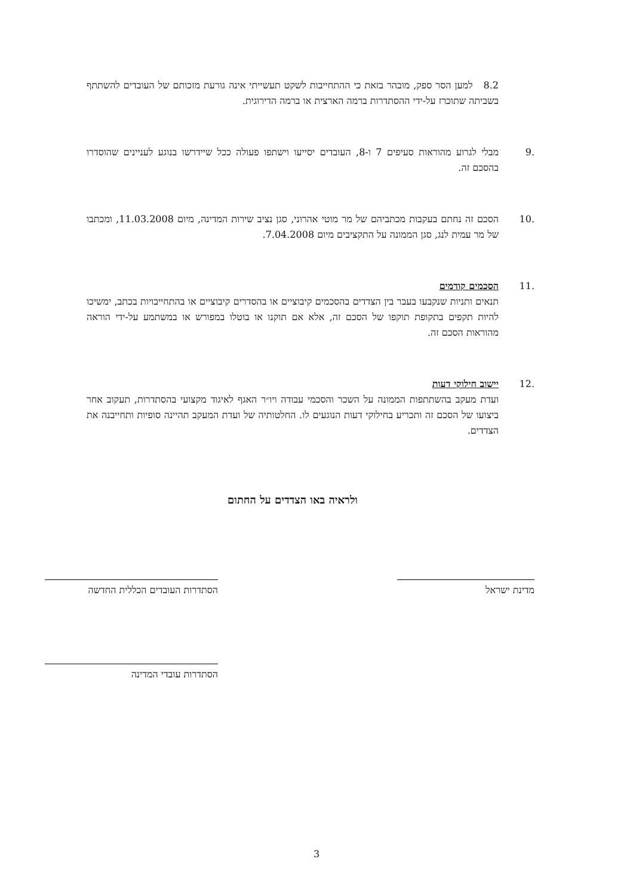8.2 למען הסר ספק, מובהר בזאת כי ההתחייבות לשקט תעשייתי אינה גורעת מזכותם של העובדים להשתתף בשביתה שתוכרז על-ידי ההסתדרות ברמה הארצית או ברמה הדירוגית.
.9 מבלי לגרוע מהוראות סעיפים 7 ו-8, העובדים יסייעו וישתפו פעולה ככל שיידרשו בנוגע לעניינים שהוסדרו בהסכם זה.
.10 הסכם זה נחתם בעקבות מכתביהם של מר מוטי אהרוני, סגן נציב שירות המדינה, מיום 11.03.2008, ומכתבו של מר עמית לנג, סגן הממונה על התקציבים מיום 7.04.2008.
.11 הסכמים קודמים
תנאים ותניות שנקבעו בעבר בין הצדדים בהסכמים קיבוציים או בהסדרים קיבוציים או בהתחייבויות בכתב, ימשיכו להיות תקפים בתקופת תוקפו של הסכם זה, אלא אם תוקנו או בוטלו במפורש או במשתמע על-ידי הוראה מהוראות הסכם זה.
.12 יישוב חילוקי דעות
ועדת מעקב בהשתתפות הממונה על השכר והסכמי עבודה ויו״ר האגף לאיגוד מקצועי בהסתדרות, תעקוב אחר ביצועו של הסכם זה ותכריע בחילוקי דעות הנוגעים לו. החלטותיה של ועדת המעקב תהיינה סופיות ותחייבנה את הצדדים.
ולראיה באו הצדדים על החתום
מדינת ישראל הסתדרות העובדים הכללית החדשה
הסתדרות עובדי המדינה
3